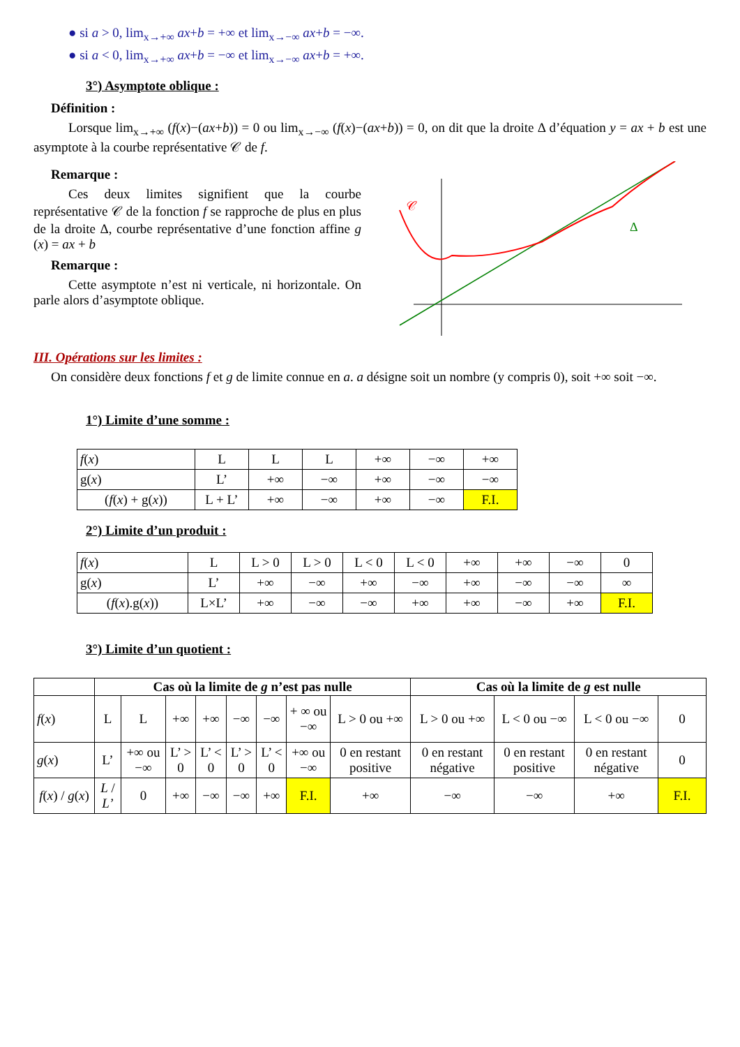● si a > 0, lim<sub>x→+∞</sub> ax+b = +∞ et lim<sub>x→−∞</sub> ax+b = −∞.
● si a < 0, lim<sub>x→+∞</sub> ax+b = −∞ et lim<sub>x→−∞</sub> ax+b = +∞.
3°) Asymptote oblique :
Définition :
Lorsque lim<sub>x→+∞</sub> (f(x)−(ax+b)) = 0 ou lim<sub>x→−∞</sub> (f(x)−(ax+b)) = 0, on dit que la droite Δ d’équation y = ax + b est une asymptote à la courbe représentative 𝒞 de f.
Remarque :
Ces deux limites signifient que la courbe représentative 𝒞 de la fonction f se rapproche de plus en plus de la droite Δ, courbe représentative d’une fonction affine g (x) = ax + b
Remarque :
Cette asymptote n’est ni verticale, ni horizontale. On parle alors d’asymptote oblique.
𝒞
Δ
III. Opérations sur les limites :
On considère deux fonctions f et g de limite connue en a. a désigne soit un nombre (y compris 0), soit +∞ soit −∞.
1°) Limite d’une somme :
| f ( x ) | L | L | L | +∞ | −∞ | +∞ |
| g( x ) | L’ | +∞ | −∞ | +∞ | −∞ | −∞ |
| ( f ( x ) + g( x )) | L + L’ | +∞ | −∞ | +∞ | −∞ | F.I. |
2°) Limite d’un produit :
| f ( x ) | L | L > 0 | L > 0 | L < 0 | L < 0 | +∞ | +∞ | −∞ | 0 |
| g( x ) | L’ | +∞ | −∞ | +∞ | −∞ | +∞ | −∞ | −∞ | ∞ |
| ( f ( x ).g( x )) | L×L’ | +∞ | −∞ | −∞ | +∞ | +∞ | −∞ | +∞ | F.I. |
3°) Limite d’un quotient :
| | Cas où la limite de g n’est pas nulle | | | | | | | | Cas où la limite de g est nulle | | | |
| f ( x ) | L | L | +∞ | +∞ | −∞ | −∞ | + ∞ ou −∞ | L > 0 ou +∞ | L > 0 ou +∞ | L < 0 ou −∞ | L < 0 ou −∞ | 0 |
| g ( x ) | L’ | +∞ ou −∞ | L’ > 0 | L’ < 0 | L’ > 0 | L’ < 0 | +∞ ou −∞ | 0 en restant positive | 0 en restant négative | 0 en restant positive | 0 en restant négative | 0 |
| f ( x ) / g ( x ) | L / L’ | 0 | +∞ | −∞ | −∞ | +∞ | F.I. | +∞ | −∞ | −∞ | +∞ | F.I. |